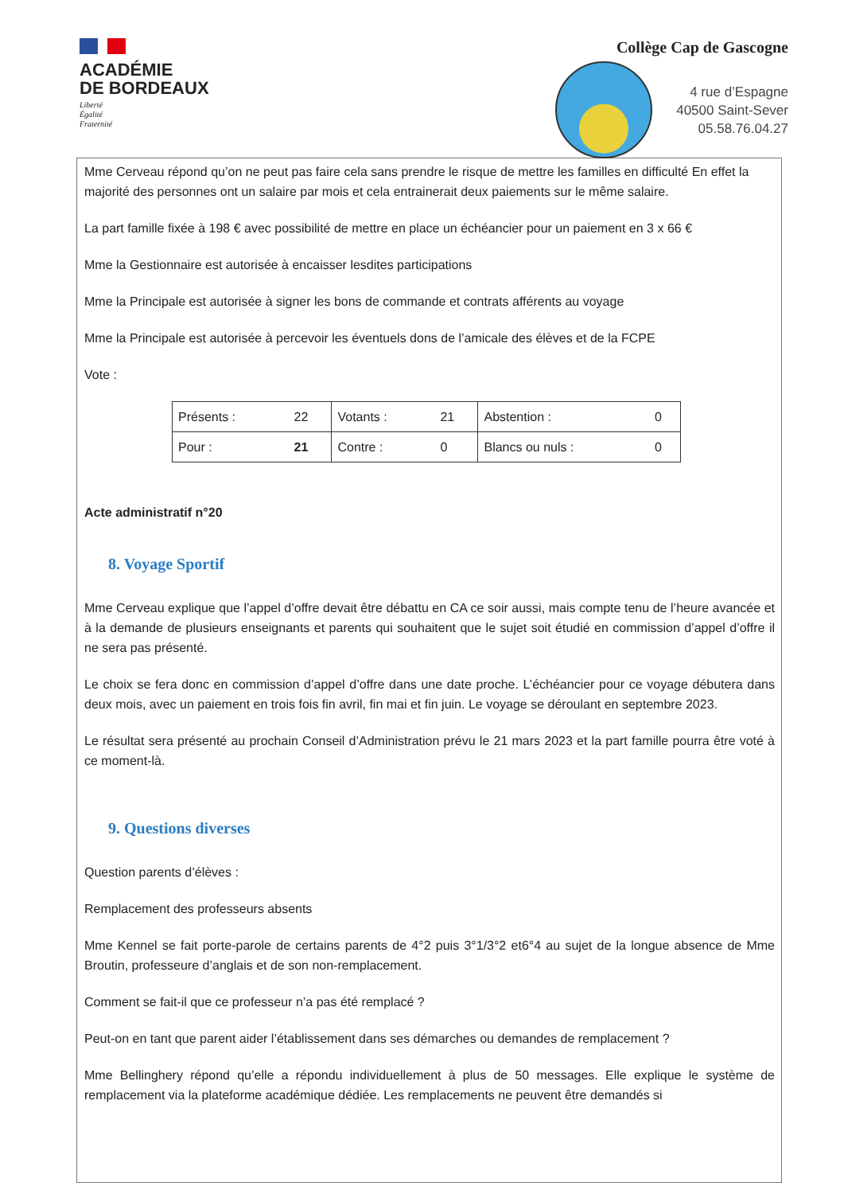ACADÉMIE
DE BORDEAUX
Liberté
Égalité
Fraternité
Collège Cap de Gascogne
4 rue d’Espagne
40500 Saint-Sever
05.58.76.04.27
Mme Cerveau répond qu’on ne peut pas faire cela sans prendre le risque de mettre les familles en difficulté En effet la majorité des personnes ont un salaire par mois et cela entrainerait deux paiements sur le même salaire.
La part famille fixée à 198 € avec possibilité de mettre en place un échéancier pour un paiement en 3 x 66 €
Mme la Gestionnaire est autorisée à encaisser lesdites participations
Mme la Principale est autorisée à signer les bons de commande et contrats afférents au voyage
Mme la Principale est autorisée à percevoir les éventuels dons de l’amicale des élèves et de la FCPE
Vote :
| Présents : | 22 | Votants : | 21 | Abstention : | 0 |
| Pour : | 21 | Contre : | 0 | Blancs ou nuls : | 0 |
Acte administratif n°20
8. Voyage Sportif
Mme Cerveau explique que l’appel d’offre devait être débattu en CA ce soir aussi, mais compte tenu de l’heure avancée et à la demande de plusieurs enseignants et parents qui souhaitent que le sujet soit étudié en commission d’appel d’offre il ne sera pas présenté.
Le choix se fera donc en commission d’appel d’offre dans une date proche. L’échéancier pour ce voyage débutera dans deux mois, avec un paiement en trois fois fin avril, fin mai et fin juin. Le voyage se déroulant en septembre 2023.
Le résultat sera présenté au prochain Conseil d’Administration prévu le 21 mars 2023 et la part famille pourra être voté à ce moment-là.
9. Questions diverses
Question parents d’élèves :
Remplacement des professeurs absents
Mme Kennel se fait porte-parole de certains parents de 4°2 puis 3°1/3°2 et6°4 au sujet de la longue absence de Mme Broutin, professeure d’anglais et de son non-remplacement.
Comment se fait-il que ce professeur n’a pas été remplacé ?
Peut-on en tant que parent aider l’établissement dans ses démarches ou demandes de remplacement ?
Mme Bellinghery répond qu’elle a répondu individuellement à plus de 50 messages. Elle explique le système de remplacement via la plateforme académique dédiée. Les remplacements ne peuvent être demandés si